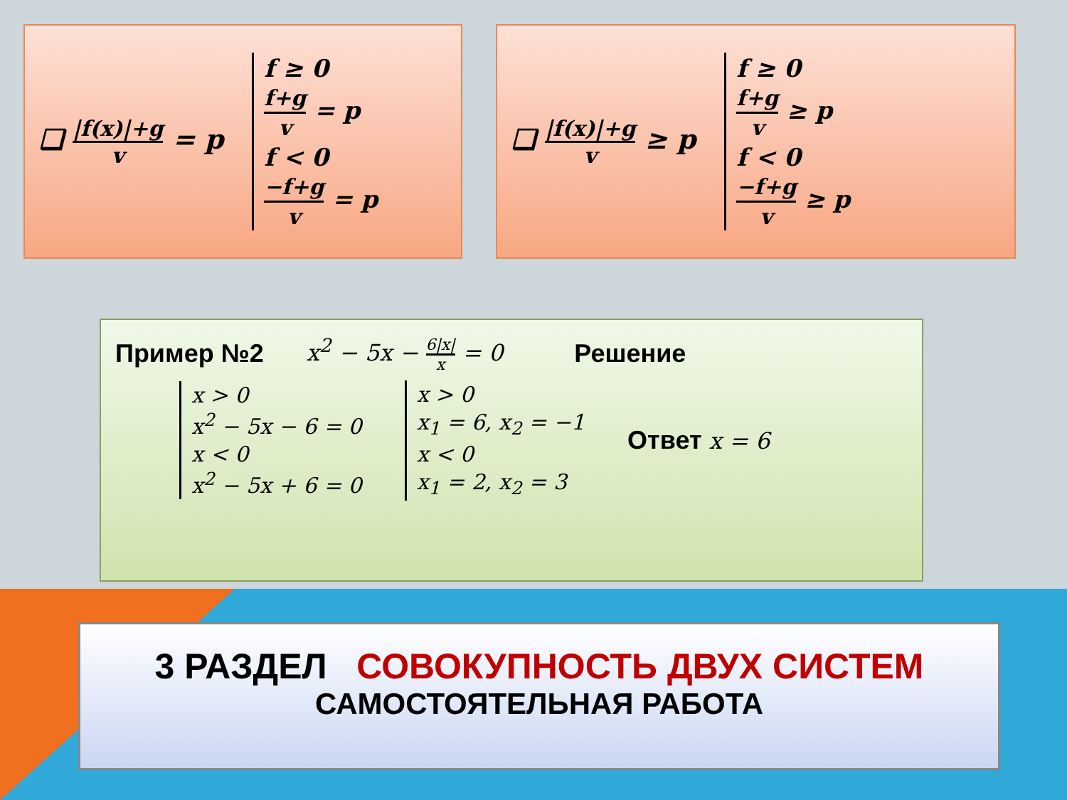❑ |f(x)|+g v = p
f ≥ 0
f+g v = p
f < 0
−f+g v = p
❑ |f(x)|+g v ≥ p
f ≥ 0
f+g v ≥ p
f < 0
−f+g v ≥ p
Пример №2 x<sup>2</sup> − 5x − 6|x| x = 0 Решение
x > 0
x<sup>2</sup> − 5x − 6 = 0
x < 0
x<sup>2</sup> − 5x + 6 = 0
x > 0
x<sub>1</sub> = 6, x<sub>2</sub> = −1
x < 0
x<sub>1</sub> = 2, x<sub>2</sub> = 3
Ответ x = 6
3 РАЗДЕЛ СОВОКУПНОСТЬ ДВУХ СИСТЕМ
САМОСТОЯТЕЛЬНАЯ РАБОТА